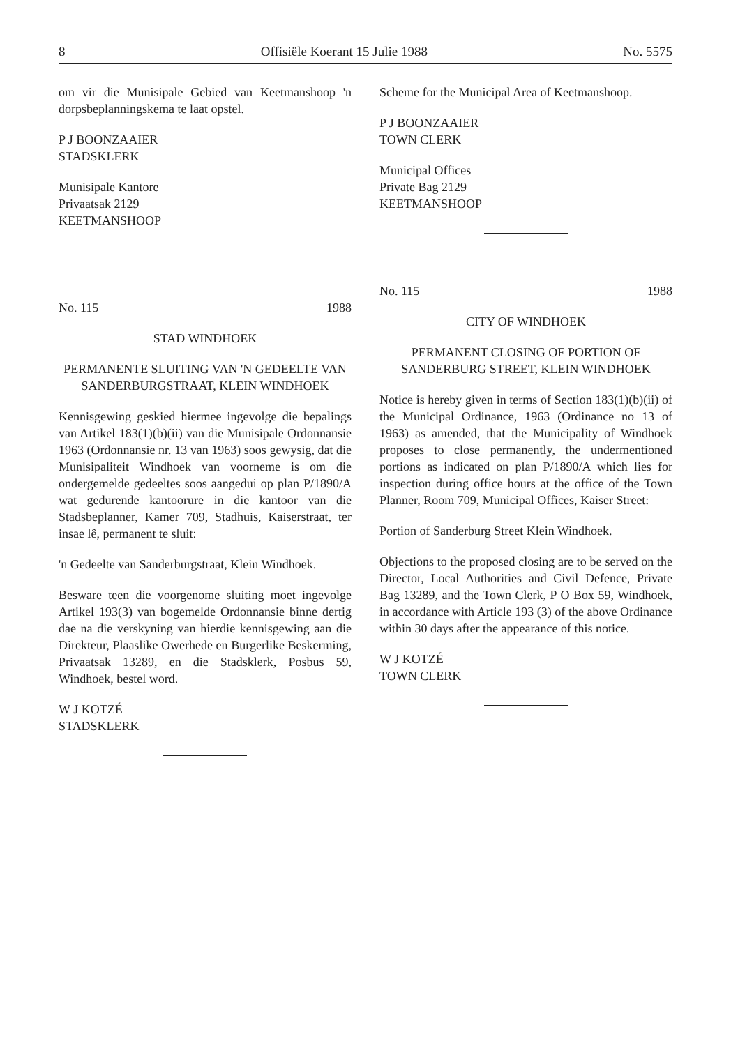8 Offisiële Koerant 15 Julie 1988 No. 5575
om vir die Munisipale Gebied van Keetmanshoop 'n dorpsbeplanningskema te laat opstel.
P J BOONZAAIER
STADSKLERK
Munisipale Kantore
Privaatsak 2129
KEETMANSHOOP
No. 115 1988
STAD WINDHOEK
PERMANENTE SLUITING VAN 'N GEDEELTE VAN SANDERBURGSTRAAT, KLEIN WINDHOEK
Kennisgewing geskied hiermee ingevolge die bepalings van Artikel 183(1)(b)(ii) van die Munisipale Ordonnansie 1963 (Ordonnansie nr. 13 van 1963) soos gewysig, dat die Munisipaliteit Windhoek van voorneme is om die ondergemelde gedeeltes soos aangedui op plan P/1890/A wat gedurende kantoorure in die kantoor van die Stadsbeplanner, Kamer 709, Stadhuis, Kaiserstraat, ter insae lê, permanent te sluit:
'n Gedeelte van Sanderburgstraat, Klein Windhoek.
Besware teen die voorgenome sluiting moet ingevolge Artikel 193(3) van bogemelde Ordonnansie binne dertig dae na die verskyning van hierdie kennisgewing aan die Direkteur, Plaaslike Owerhede en Burgerlike Beskerming, Privaatsak 13289, en die Stadsklerk, Posbus 59, Windhoek, bestel word.
W J KOTZÉ
STADSKLERK
Scheme for the Municipal Area of Keetmanshoop.
P J BOONZAAIER
TOWN CLERK
Municipal Offices
Private Bag 2129
KEETMANSHOOP
No. 115 1988
CITY OF WINDHOEK
PERMANENT CLOSING OF PORTION OF SANDERBURG STREET, KLEIN WINDHOEK
Notice is hereby given in terms of Section 183(1)(b)(ii) of the Municipal Ordinance, 1963 (Ordinance no 13 of 1963) as amended, that the Municipality of Windhoek proposes to close permanently, the undermentioned portions as indicated on plan P/1890/A which lies for inspection during office hours at the office of the Town Planner, Room 709, Municipal Offices, Kaiser Street:
Portion of Sanderburg Street Klein Windhoek.
Objections to the proposed closing are to be served on the Director, Local Authorities and Civil Defence, Private Bag 13289, and the Town Clerk, P O Box 59, Windhoek, in accordance with Article 193 (3) of the above Ordinance within 30 days after the appearance of this notice.
W J KOTZÉ
TOWN CLERK